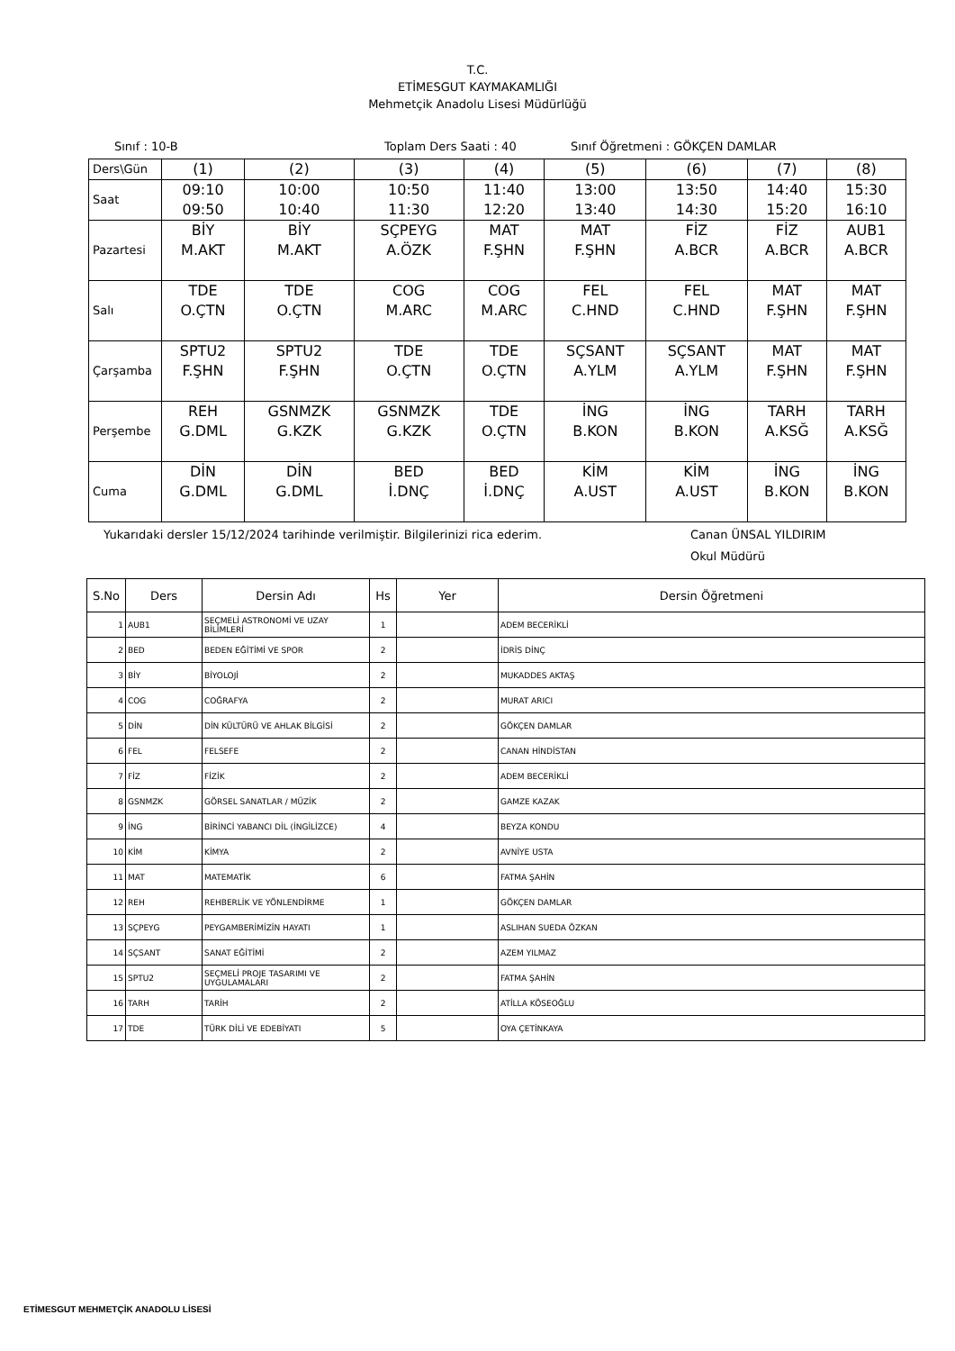T.C.
ETİMESGUT KAYMAKAMLIĞI
Mehmetçik Anadolu Lisesi Müdürlüğü
Sınıf : 10-B Toplam Ders Saati : 40 Sınıf Öğretmeni : GÖKÇEN DAMLAR
| Ders\Gün | (1) | (2) | (3) | (4) | (5) | (6) | (7) | (8) |
| Saat | 09:10 09:50 | 10:00 10:40 | 10:50 11:30 | 11:40 12:20 | 13:00 13:40 | 13:50 14:30 | 14:40 15:20 | 15:30 16:10 |
| Pazartesi | BİY M.AKT | BİY M.AKT | SÇPEYG A.ÖZK | MAT F.ŞHN | MAT F.ŞHN | FİZ A.BCR | FİZ A.BCR | AUB1 A.BCR |
| Salı | TDE O.ÇTN | TDE O.ÇTN | COG M.ARC | COG M.ARC | FEL C.HND | FEL C.HND | MAT F.ŞHN | MAT F.ŞHN |
| Çarşamba | SPTU2 F.ŞHN | SPTU2 F.ŞHN | TDE O.ÇTN | TDE O.ÇTN | SÇSANT A.YLM | SÇSANT A.YLM | MAT F.ŞHN | MAT F.ŞHN |
| Perşembe | REH G.DML | GSNMZK G.KZK | GSNMZK G.KZK | TDE O.ÇTN | İNG B.KON | İNG B.KON | TARH A.KSĞ | TARH A.KSĞ |
| Cuma | DİN G.DML | DİN G.DML | BED İ.DNÇ | BED İ.DNÇ | KİM A.UST | KİM A.UST | İNG B.KON | İNG B.KON |
Yukarıdaki dersler 15/12/2024 tarihinde verilmiştir. Bilgilerinizi rica ederim. Canan ÜNSAL YILDIRIM
Okul Müdürü
| S.No | Ders | Dersin Adı | Hs | Yer | Dersin Öğretmeni |
| --- | --- | --- | --- | --- | --- |
| 1 | AUB1 | SEÇMELİ ASTRONOMİ VE UZAY BİLİMLERİ | 1 | | ADEM BECERİKLİ |
| 2 | BED | BEDEN EĞİTİMİ VE SPOR | 2 | | İDRİS DİNÇ |
| 3 | BİY | BİYOLOJİ | 2 | | MUKADDES AKTAŞ |
| 4 | COG | COĞRAFYA | 2 | | MURAT ARICI |
| 5 | DİN | DİN KÜLTÜRÜ VE AHLAK BİLGİSİ | 2 | | GÖKÇEN DAMLAR |
| 6 | FEL | FELSEFE | 2 | | CANAN HİNDİSTAN |
| 7 | FİZ | FİZİK | 2 | | ADEM BECERİKLİ |
| 8 | GSNMZK | GÖRSEL SANATLAR / MÜZİK | 2 | | GAMZE KAZAK |
| 9 | İNG | BİRİNCİ YABANCI DİL (İNGİLİZCE) | 4 | | BEYZA KONDU |
| 10 | KİM | KİMYA | 2 | | AVNİYE USTA |
| 11 | MAT | MATEMATİK | 6 | | FATMA ŞAHİN |
| 12 | REH | REHBERLİK VE YÖNLENDİRME | 1 | | GÖKÇEN DAMLAR |
| 13 | SÇPEYG | PEYGAMBERİMİZİN HAYATI | 1 | | ASLIHAN SUEDA ÖZKAN |
| 14 | SÇSANT | SANAT EĞİTİMİ | 2 | | AZEM YILMAZ |
| 15 | SPTU2 | SEÇMELİ PROJE TASARIMI VE UYGULAMALARI | 2 | | FATMA ŞAHİN |
| 16 | TARH | TARİH | 2 | | ATİLLA KÖSEOĞLU |
| 17 | TDE | TÜRK DİLİ VE EDEBİYATI | 5 | | OYA ÇETİNKAYA |
ETİMESGUT MEHMETÇİK ANADOLU LİSESİ